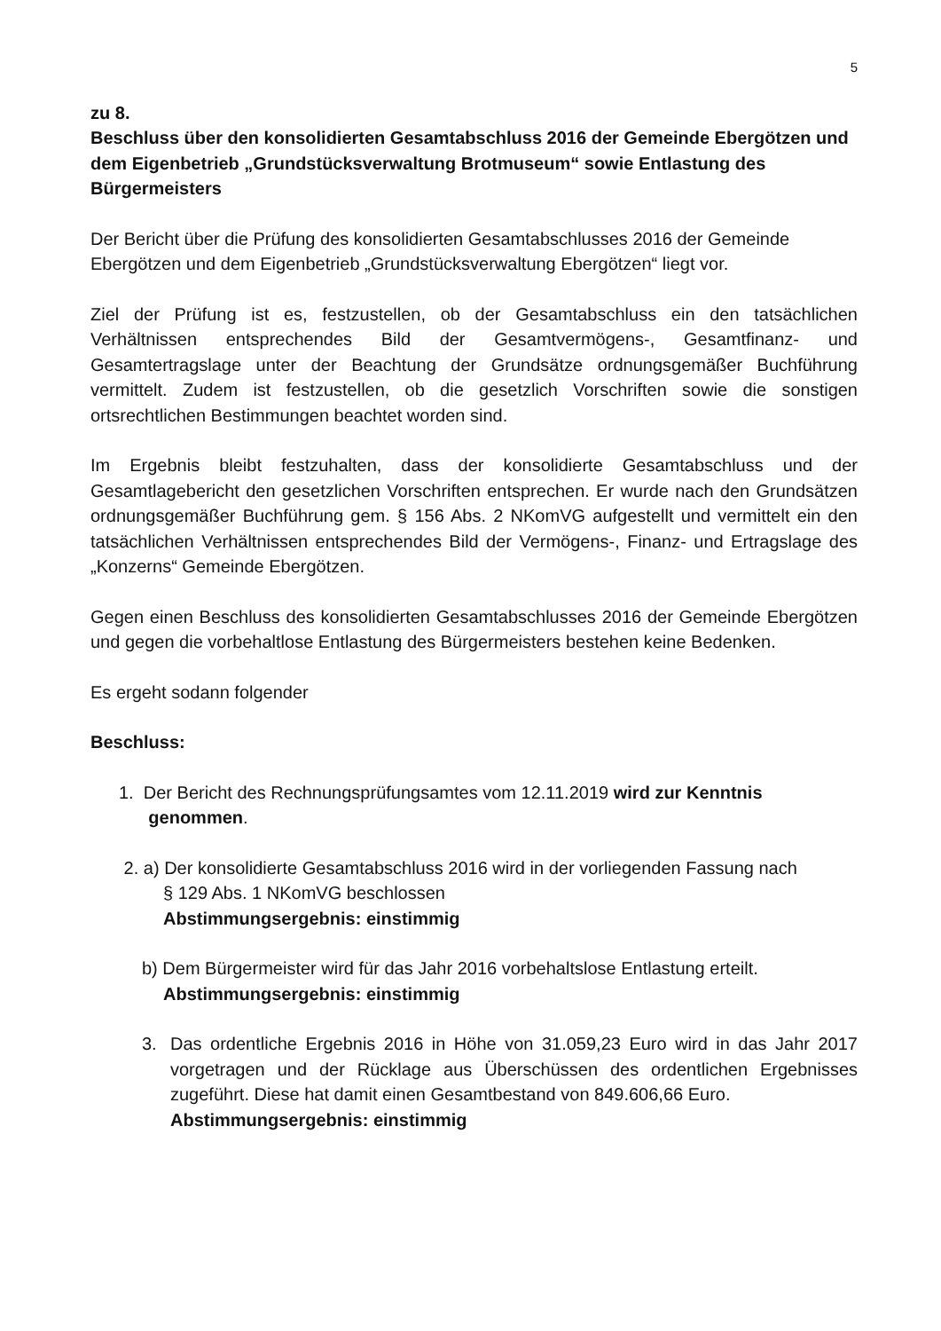5
zu 8.
Beschluss über den konsolidierten Gesamtabschluss 2016 der Gemeinde Ebergötzen und dem Eigenbetrieb „Grundstücksverwaltung Brotmuseum“ sowie Entlastung des Bürgermeisters
Der Bericht über die Prüfung des konsolidierten Gesamtabschlusses 2016 der Gemeinde Ebergötzen und dem Eigenbetrieb „Grundstücksverwaltung Ebergötzen“ liegt vor.
Ziel der Prüfung ist es, festzustellen, ob der Gesamtabschluss ein den tatsächlichen Verhältnissen entsprechendes Bild der Gesamtvermögens-, Gesamtfinanz- und Gesamtertragslage unter der Beachtung der Grundsätze ordnungsgemäßer Buchführung vermittelt. Zudem ist festzustellen, ob die gesetzlich Vorschriften sowie die sonstigen ortsrechtlichen Bestimmungen beachtet worden sind.
Im Ergebnis bleibt festzuhalten, dass der konsolidierte Gesamtabschluss und der Gesamtlagebericht den gesetzlichen Vorschriften entsprechen. Er wurde nach den Grundsätzen ordnungsgemäßer Buchführung gem. § 156 Abs. 2 NKomVG aufgestellt und vermittelt ein den tatsächlichen Verhältnissen entsprechendes Bild der Vermögens-, Finanz- und Ertragslage des „Konzerns“ Gemeinde Ebergötzen.
Gegen einen Beschluss des konsolidierten Gesamtabschlusses 2016 der Gemeinde Ebergötzen und gegen die vorbehaltlose Entlastung des Bürgermeisters bestehen keine Bedenken.
Es ergeht sodann folgender
Beschluss:
1. Der Bericht des Rechnungsprüfungsamtes vom 12.11.2019 wird zur Kenntnis
genommen.
2. a) Der konsolidierte Gesamtabschluss 2016 wird in der vorliegenden Fassung nach
§ 129 Abs. 1 NKomVG beschlossen
Abstimmungsergebnis: einstimmig
b) Dem Bürgermeister wird für das Jahr 2016 vorbehaltslose Entlastung erteilt.
Abstimmungsergebnis: einstimmig
3. Das ordentliche Ergebnis 2016 in Höhe von 31.059,23 Euro wird in das Jahr 2017 vorgetragen und der Rücklage aus Überschüssen des ordentlichen Ergebnisses zugeführt. Diese hat damit einen Gesamtbestand von 849.606,66 Euro.
Abstimmungsergebnis: einstimmig